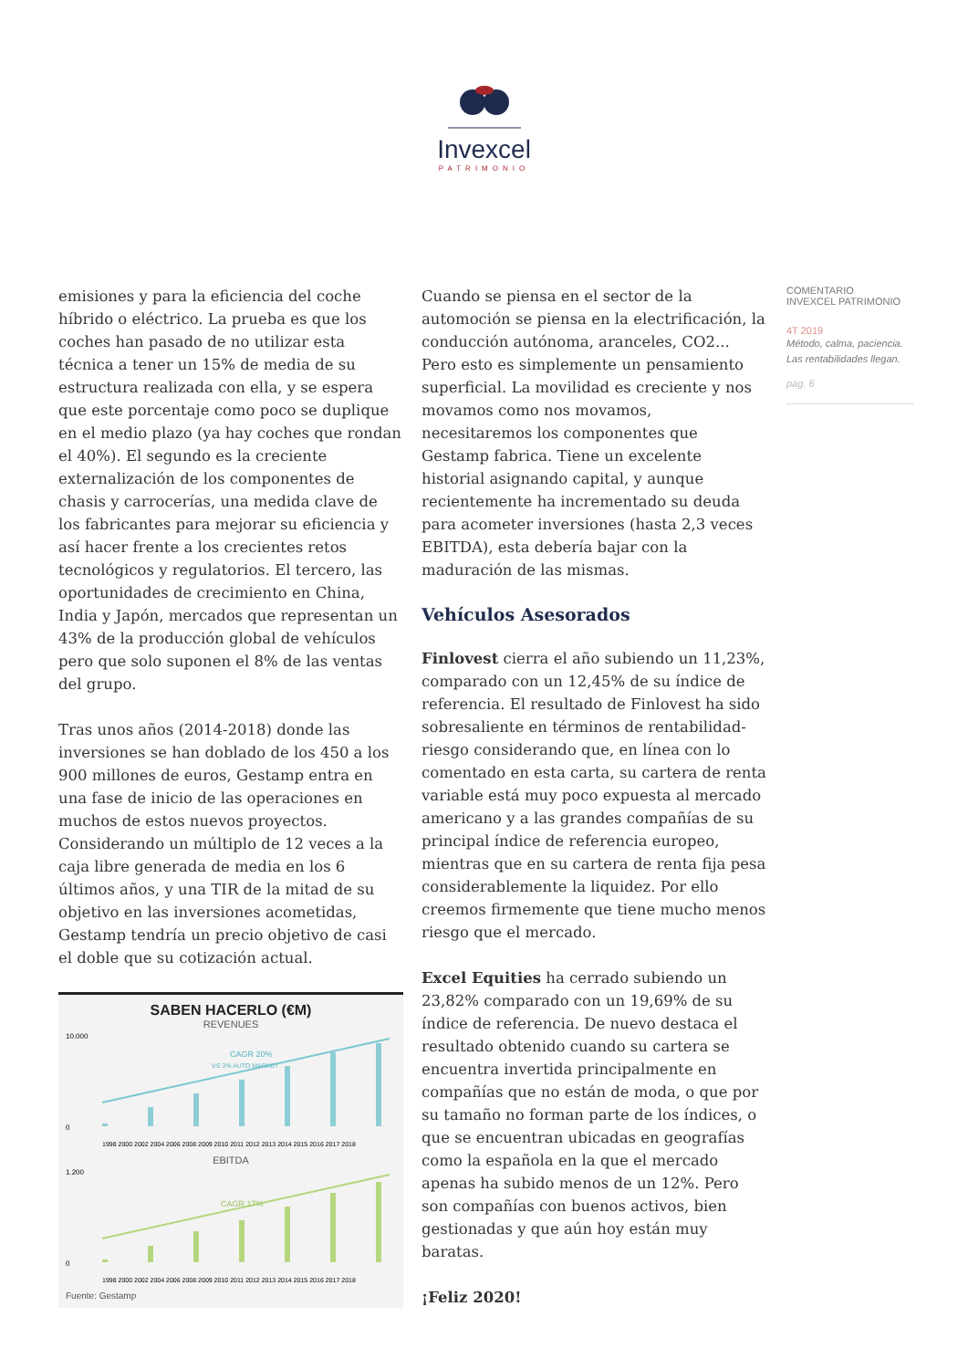Invexcel
PATRIMONIO
emisiones y para la eficiencia del coche híbrido o eléctrico. La prueba es que los coches han pasado de no utilizar esta técnica a tener un 15% de media de su estructura realizada con ella, y se espera que este porcentaje como poco se duplique en el medio plazo (ya hay coches que rondan el 40%). El segundo es la creciente externalización de los componentes de chasis y carrocerías, una medida clave de los fabricantes para mejorar su eficiencia y así hacer frente a los crecientes retos tecnológicos y regulatorios. El tercero, las oportunidades de crecimiento en China, India y Japón, mercados que representan un 43% de la producción global de vehículos pero que solo suponen el 8% de las ventas del grupo.
Tras unos años (2014-2018) donde las inversiones se han doblado de los 450 a los 900 millones de euros, Gestamp entra en una fase de inicio de las operaciones en muchos de estos nuevos proyectos. Considerando un múltiplo de 12 veces a la caja libre generada de media en los 6 últimos años, y una TIR de la mitad de su objetivo en las inversiones acometidas, Gestamp tendría un precio objetivo de casi el doble que su cotización actual.
SABEN HACERLO (€M)
REVENUES
10.000
0
CAGR 20%
VS 3% AUTO MARKET
1998 2000 2002 2004 2006 2008 2009 2010 2011 2012 2013 2014 2015 2016 2017 2018
EBITDA
1.200
0
CAGR 17%
1998 2000 2002 2004 2006 2008 2009 2010 2011 2012 2013 2014 2015 2016 2017 2018
Fuente: Gestamp
Cuando se piensa en el sector de la automoción se piensa en la electrificación, la conducción autónoma, aranceles, CO2... Pero esto es simplemente un pensamiento superficial. La movilidad es creciente y nos movamos como nos movamos, necesitaremos los componentes que Gestamp fabrica. Tiene un excelente historial asignando capital, y aunque recientemente ha incrementado su deuda para acometer inversiones (hasta 2,3 veces EBITDA), esta debería bajar con la maduración de las mismas.
Vehículos Asesorados
Finlovest cierra el año subiendo un 11,23%, comparado con un 12,45% de su índice de referencia. El resultado de Finlovest ha sido sobresaliente en términos de rentabilidad-riesgo considerando que, en línea con lo comentado en esta carta, su cartera de renta variable está muy poco expuesta al mercado americano y a las grandes compañías de su principal índice de referencia europeo, mientras que en su cartera de renta fija pesa considerablemente la liquidez. Por ello creemos firmemente que tiene mucho menos riesgo que el mercado.
Excel Equities ha cerrado subiendo un 23,82% comparado con un 19,69% de su índice de referencia. De nuevo destaca el resultado obtenido cuando su cartera se encuentra invertida principalmente en compañías que no están de moda, o que por su tamaño no forman parte de los índices, o que se encuentran ubicadas en geografías como la española en la que el mercado apenas ha subido menos de un 12%. Pero son compañías con buenos activos, bien gestionadas y que aún hoy están muy baratas.
¡Feliz 2020!
COMENTARIO
INVEXCEL PATRIMONIO
4T 2019
Método, calma, paciencia.
Las rentabilidades llegan.
pág. 6